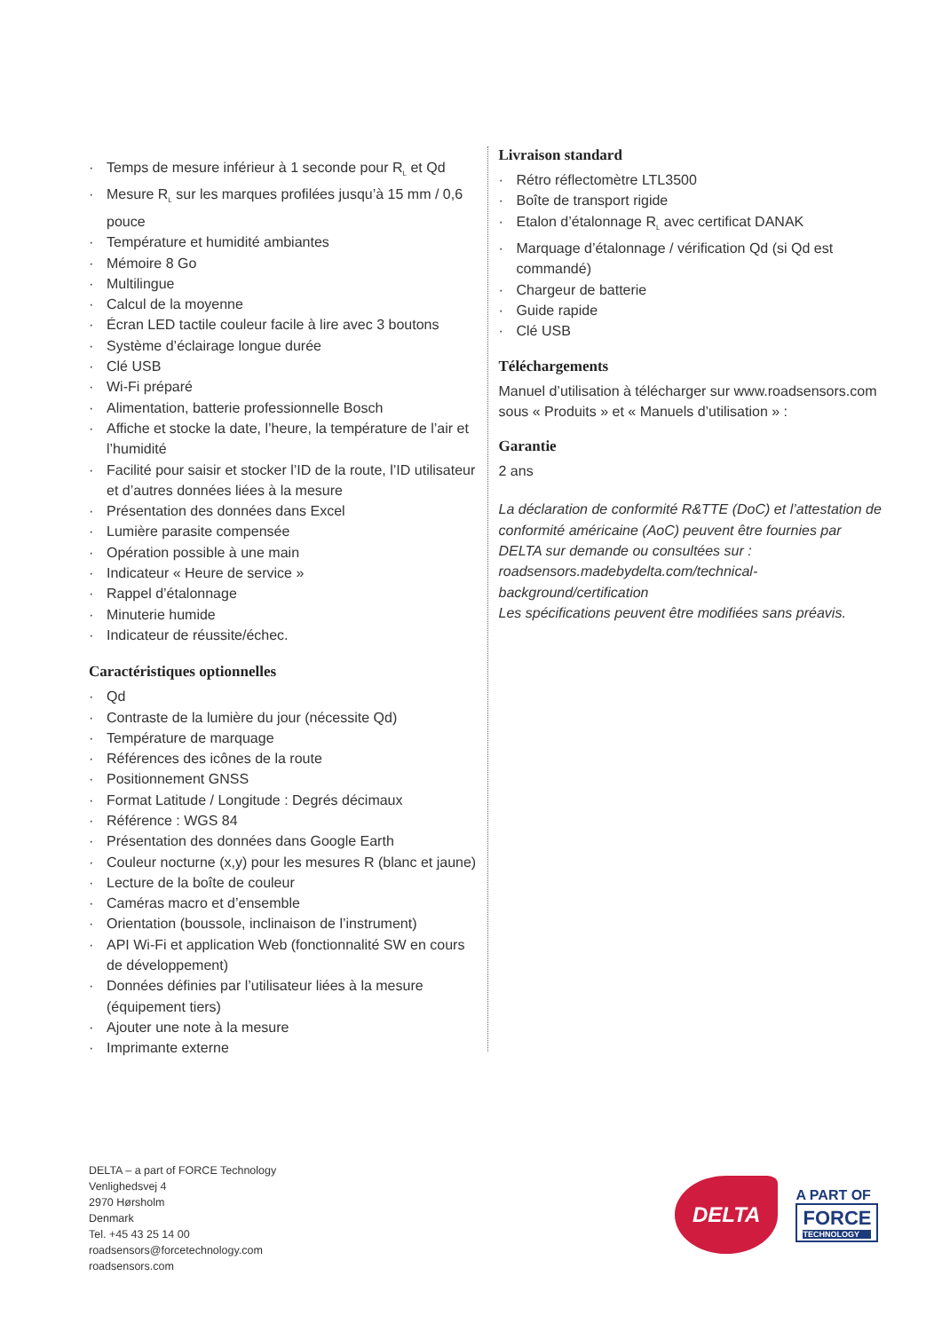· Temps de mesure inférieur à 1 seconde pour R<sub>L</sub> et Qd
· Mesure R<sub>L</sub> sur les marques profilées jusqu’à 15 mm / 0,6 pouce
· Température et humidité ambiantes
· Mémoire 8 Go
· Multilingue
· Calcul de la moyenne
· Écran LED tactile couleur facile à lire avec 3 boutons
· Système d’éclairage longue durée
· Clé USB
· Wi-Fi préparé
· Alimentation, batterie professionnelle Bosch
· Affiche et stocke la date, l’heure, la température de l’air et l’humidité
· Facilité pour saisir et stocker l’ID de la route, l’ID utilisateur et d’autres données liées à la mesure
· Présentation des données dans Excel
· Lumière parasite compensée
· Opération possible à une main
· Indicateur « Heure de service »
· Rappel d’étalonnage
· Minuterie humide
· Indicateur de réussite/échec.
Caractéristiques optionnelles
· Qd
· Contraste de la lumière du jour (nécessite Qd)
· Température de marquage
· Références des icônes de la route
· Positionnement GNSS
· Format Latitude / Longitude : Degrés décimaux
· Référence : WGS 84
· Présentation des données dans Google Earth
· Couleur nocturne (x,y) pour les mesures R (blanc et jaune)
· Lecture de la boîte de couleur
· Caméras macro et d’ensemble
· Orientation (boussole, inclinaison de l’instrument)
· API Wi-Fi et application Web (fonctionnalité SW en cours de développement)
· Données définies par l’utilisateur liées à la mesure (équipement tiers)
· Ajouter une note à la mesure
· Imprimante externe
Livraison standard
· Rétro réflectomètre LTL3500
· Boîte de transport rigide
· Etalon d’étalonnage R<sub>L</sub> avec certificat DANAK
· Marquage d’étalonnage / vérification Qd (si Qd est commandé)
· Chargeur de batterie
· Guide rapide
· Clé USB
Téléchargements
Manuel d’utilisation à télécharger sur www.roadsensors.com sous « Produits » et « Manuels d’utilisation » :
Garantie
2 ans
La déclaration de conformité R&TTE (DoC) et l’attestation de conformité américaine (AoC) peuvent être fournies par DELTA sur demande ou consultées sur :
roadsensors.madebydelta.com/technical-background/certification
Les spécifications peuvent être modifiées sans préavis.
DELTA – a part of FORCE Technology
Venlighedsvej 4
2970 Hørsholm
Denmark
Tel. +45 43 25 14 00
roadsensors@forcetechnology.com
roadsensors.com
DELTA
A PART OF
FORCE
TECHNOLOGY